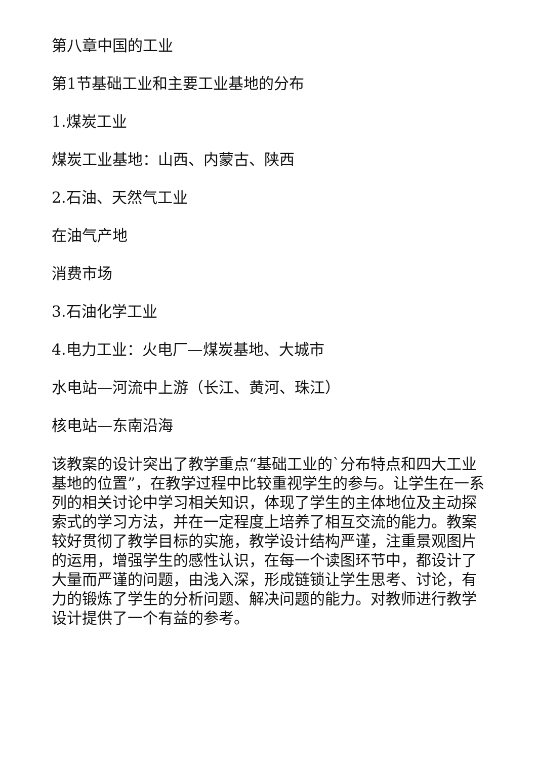第八章中国的工业
第1节基础工业和主要工业基地的分布
1.煤炭工业
煤炭工业基地：山西、内蒙古、陕西
2.石油、天然气工业
在油气产地
消费市场
3.石油化学工业
4.电力工业：火电厂—煤炭基地、大城市
水电站—河流中上游（长江、黄河、珠江）
核电站—东南沿海
该教案的设计突出了教学重点“基础工业的`分布特点和四大工业基地的位置”，在教学过程中比较重视学生的参与。让学生在一系列的相关讨论中学习相关知识，体现了学生的主体地位及主动探索式的学习方法，并在一定程度上培养了相互交流的能力。教案较好贯彻了教学目标的实施，教学设计结构严谨，注重景观图片的运用，增强学生的感性认识，在每一个读图环节中，都设计了大量而严谨的问题，由浅入深，形成链锁让学生思考、讨论，有力的锻炼了学生的分析问题、解决问题的能力。对教师进行教学设计提供了一个有益的参考。